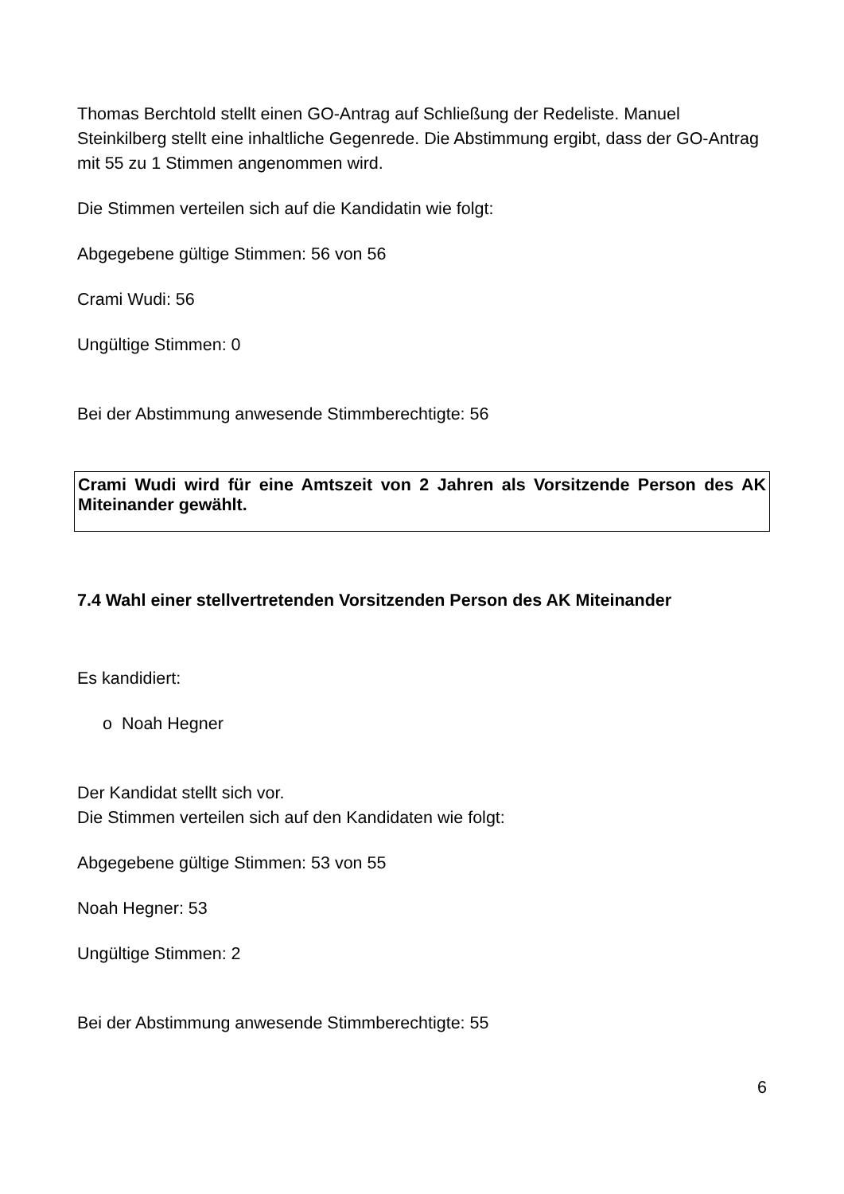Thomas Berchtold stellt einen GO-Antrag auf Schließung der Redeliste. Manuel Steinkilberg stellt eine inhaltliche Gegenrede. Die Abstimmung ergibt, dass der GO-Antrag mit 55 zu 1 Stimmen angenommen wird.
Die Stimmen verteilen sich auf die Kandidatin wie folgt:
Abgegebene gültige Stimmen: 56 von 56
Crami Wudi: 56
Ungültige Stimmen: 0
Bei der Abstimmung anwesende Stimmberechtigte: 56
Crami Wudi wird für eine Amtszeit von 2 Jahren als Vorsitzende Person des AK Miteinander gewählt.
7.4 Wahl einer stellvertretenden Vorsitzenden Person des AK Miteinander
Es kandidiert:
o Noah Hegner
Der Kandidat stellt sich vor.
Die Stimmen verteilen sich auf den Kandidaten wie folgt:
Abgegebene gültige Stimmen: 53 von 55
Noah Hegner: 53
Ungültige Stimmen: 2
Bei der Abstimmung anwesende Stimmberechtigte: 55
6